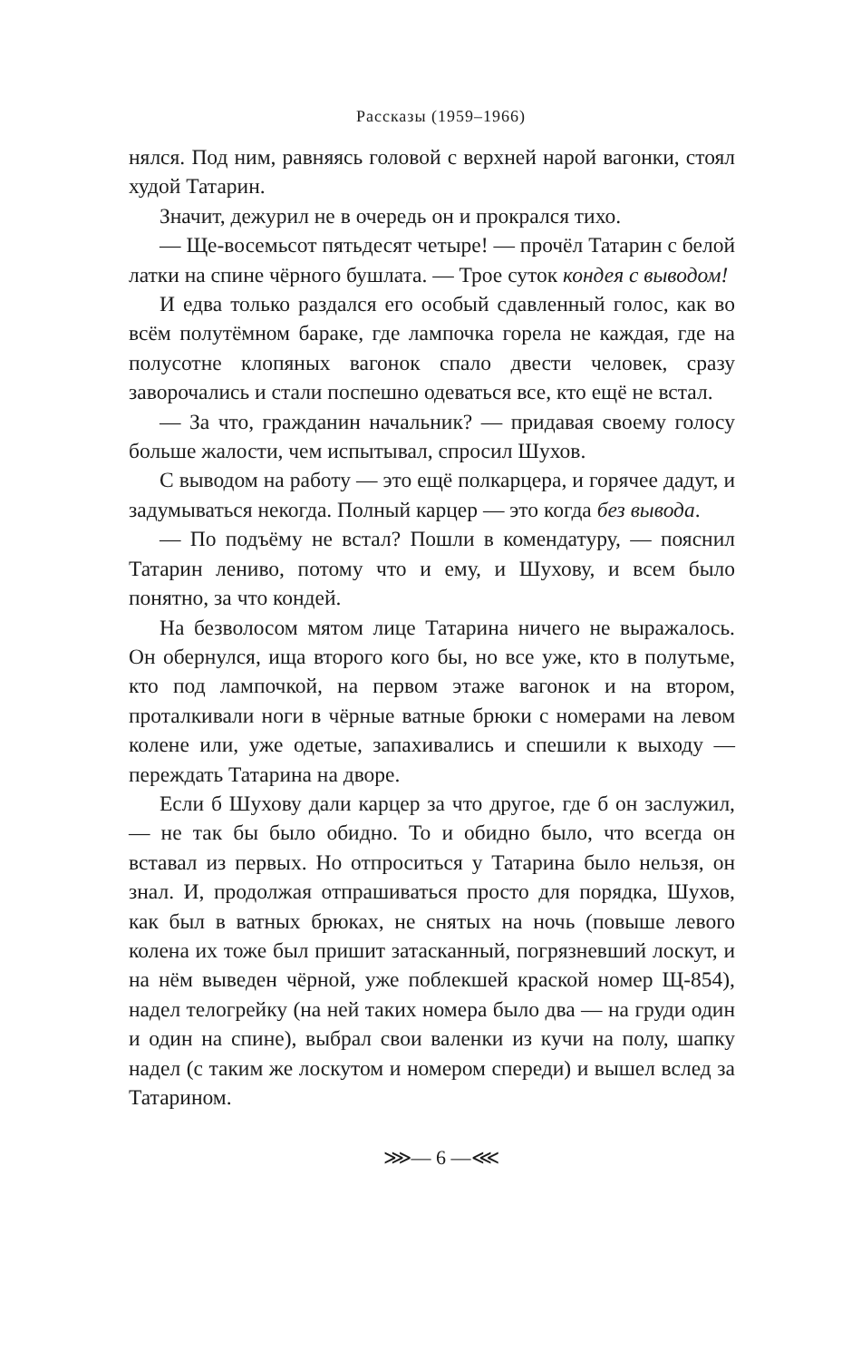Рассказы (1959–1966)
нялся. Под ним, равняясь головой с верхней нарой вагонки, стоял худой Татарин.
Значит, дежурил не в очередь он и прокрался тихо.
— Ще-восемьсот пятьдесят четыре! — прочёл Татарин с белой латки на спине чёрного бушлата. — Трое суток кондея с выводом!
И едва только раздался его особый сдавленный голос, как во всём полутёмном бараке, где лампочка горела не каждая, где на полусотне клопяных вагонок спало двести человек, сразу заворочались и стали поспешно одеваться все, кто ещё не встал.
— За что, гражданин начальник? — придавая своему голосу больше жалости, чем испытывал, спросил Шухов.
С выводом на работу — это ещё полкарцера, и горячее дадут, и задумываться некогда. Полный карцер — это когда без вывода.
— По подъёму не встал? Пошли в комендатуру, — пояснил Татарин лениво, потому что и ему, и Шухову, и всем было понятно, за что кондей.
На безволосом мятом лице Татарина ничего не выражалось. Он обернулся, ища второго кого бы, но все уже, кто в полутьме, кто под лампочкой, на первом этаже вагонок и на втором, проталкивали ноги в чёрные ватные брюки с номерами на левом колене или, уже одетые, запахивались и спешили к выходу — переждать Татарина на дворе.
Если б Шухову дали карцер за что другое, где б он заслужил, — не так бы было обидно. То и обидно было, что всегда он вставал из первых. Но отпроситься у Татарина было нельзя, он знал. И, продолжая отпрашиваться просто для порядка, Шухов, как был в ватных брюках, не снятых на ночь (повыше левого колена их тоже был пришит затасканный, погрязневший лоскут, и на нём выведен чёрной, уже поблекшей краской номер Щ-854), надел телогрейку (на ней таких номера было два — на груди один и один на спине), выбрал свои валенки из кучи на полу, шапку надел (с таким же лоскутом и номером спереди) и вышел вслед за Татарином.
⋙— 6 —⋘